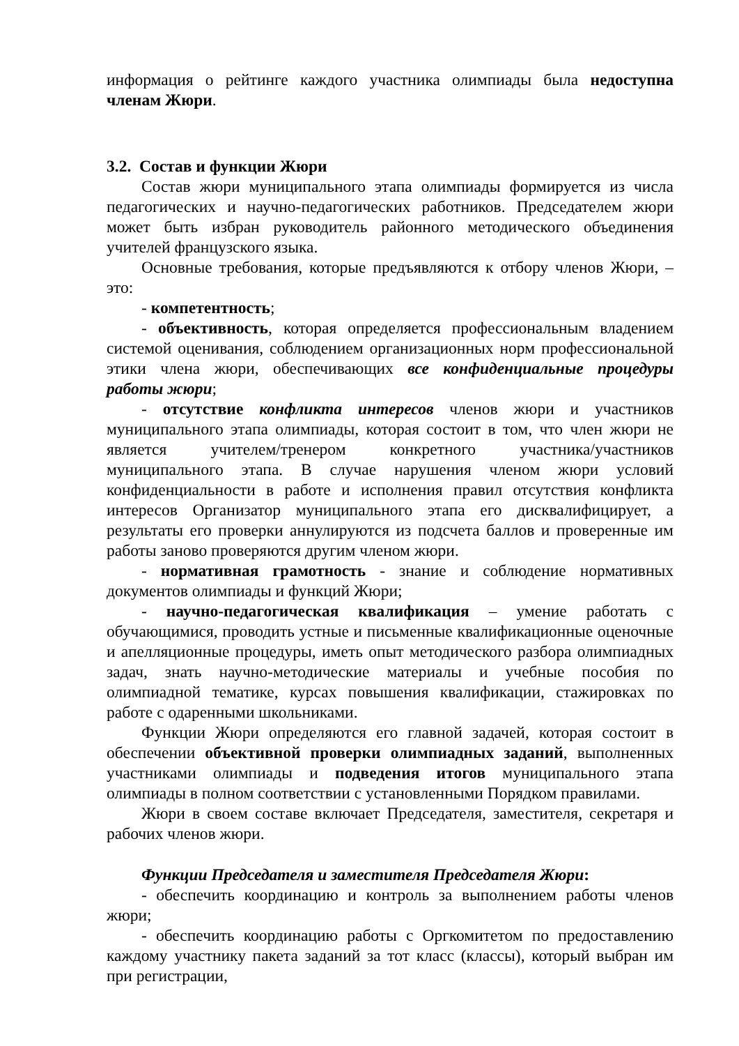информация о рейтинге каждого участника олимпиады была недоступна членам Жюри.
3.2. Состав и функции Жюри
Состав жюри муниципального этапа олимпиады формируется из числа педагогических и научно-педагогических работников. Председателем жюри может быть избран руководитель районного методического объединения учителей французского языка.
Основные требования, которые предъявляются к отбору членов Жюри, – это:
- компетентность;
- объективность, которая определяется профессиональным владением системой оценивания, соблюдением организационных норм профессиональной этики члена жюри, обеспечивающих все конфиденциальные процедуры работы жюри;
- отсутствие конфликта интересов членов жюри и участников муниципального этапа олимпиады, которая состоит в том, что член жюри не является учителем/тренером конкретного участника/участников муниципального этапа. В случае нарушения членом жюри условий конфиденциальности в работе и исполнения правил отсутствия конфликта интересов Организатор муниципального этапа его дисквалифицирует, а результаты его проверки аннулируются из подсчета баллов и проверенные им работы заново проверяются другим членом жюри.
- нормативная грамотность - знание и соблюдение нормативных документов олимпиады и функций Жюри;
- научно-педагогическая квалификация – умение работать с обучающимися, проводить устные и письменные квалификационные оценочные и апелляционные процедуры, иметь опыт методического разбора олимпиадных задач, знать научно-методические материалы и учебные пособия по олимпиадной тематике, курсах повышения квалификации, стажировках по работе с одаренными школьниками.
Функции Жюри определяются его главной задачей, которая состоит в обеспечении объективной проверки олимпиадных заданий, выполненных участниками олимпиады и подведения итогов муниципального этапа олимпиады в полном соответствии с установленными Порядком правилами.
Жюри в своем составе включает Председателя, заместителя, секретаря и рабочих членов жюри.
Функции Председателя и заместителя Председателя Жюри:
- обеспечить координацию и контроль за выполнением работы членов жюри;
- обеспечить координацию работы с Оргкомитетом по предоставлению каждому участнику пакета заданий за тот класс (классы), который выбран им при регистрации,